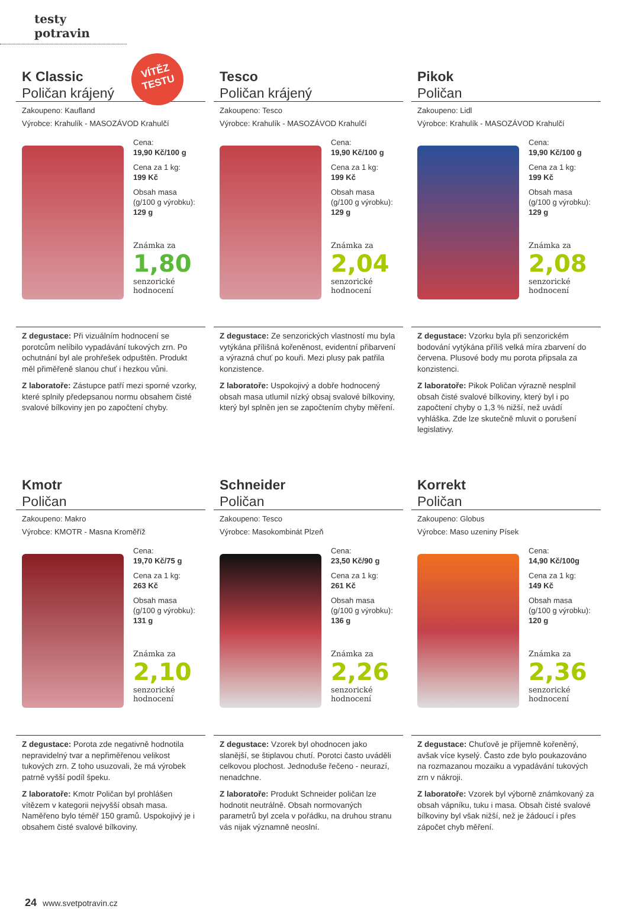testy potravin
VÍTĚZ
TESTU
K Classic
Poličan krájený
Zakoupeno: Kaufland
Výrobce: Krahulík - MASOZÁVOD Krahulčí
Cena:
19,90 Kč/100 g
Cena za 1 kg:
199 Kč
Obsah masa
(g/100 g výrobku):
129 g
Známka za
1,80
senzorické
hodnocení
Z degustace: Při vizuálním hodnocení se porotcům nelíbilo vypadávání tukových zrn. Po ochutnání byl ale prohřešek odpuštěn. Produkt měl přiměřeně slanou chuť i hezkou vůni.
Z laboratoře: Zástupce patří mezi sporné vzorky, které splnily předepsanou normu obsahem čisté svalové bílkoviny jen po započtení chyby.
Tesco
Poličan krájený
Zakoupeno: Tesco
Výrobce: Krahulík - MASOZÁVOD Krahulčí
Cena:
19,90 Kč/100 g
Cena za 1 kg:
199 Kč
Obsah masa
(g/100 g výrobku):
129 g
Známka za
2,04
senzorické
hodnocení
Z degustace: Ze senzorických vlastností mu byla vytýkána přílišná kořeněnost, evidentní přibarvení a výrazná chuť po kouři. Mezi plusy pak patřila konzistence.
Z laboratoře: Uspokojivý a dobře hodnocený obsah masa utlumil nízký obsaj svalové bílkoviny, který byl splněn jen se započtením chyby měření.
Pikok
Poličan
Zakoupeno: Lidl
Výrobce: Krahulík - MASOZÁVOD Krahulčí
Cena:
19,90 Kč/100 g
Cena za 1 kg:
199 Kč
Obsah masa
(g/100 g výrobku):
129 g
Známka za
2,08
senzorické
hodnocení
Z degustace: Vzorku byla při senzorickém bodování vytýkána příliš velká míra zbarvení do červena. Plusové body mu porota připsala za konzistenci.
Z laboratoře: Pikok Poličan výrazně nesplnil obsah čisté svalové bílkoviny, který byl i po započtení chyby o 1,3 % nižší, než uvádí vyhláška. Zde lze skutečně mluvit o porušení legislativy.
Kmotr
Poličan
Zakoupeno: Makro
Výrobce: KMOTR - Masna Kroměříž
Cena:
19,70 Kč/75 g
Cena za 1 kg:
263 Kč
Obsah masa
(g/100 g výrobku):
131 g
Známka za
2,10
senzorické
hodnocení
Z degustace: Porota zde negativně hodnotila nepravidelný tvar a nepřiměřenou velikost tukových zrn. Z toho usuzovali, že má výrobek patrně vyšší podíl špeku.
Z laboratoře: Kmotr Poličan byl prohlášen vítězem v kategorii nejvyšší obsah masa. Naměřeno bylo téměř 150 gramů. Uspokojivý je i obsahem čisté svalové bílkoviny.
Schneider
Poličan
Zakoupeno: Tesco
Výrobce: Masokombinát Plzeň
Cena:
23,50 Kč/90 g
Cena za 1 kg:
261 Kč
Obsah masa
(g/100 g výrobku):
136 g
Známka za
2,26
senzorické
hodnocení
Z degustace: Vzorek byl ohodnocen jako slanější, se štiplavou chutí. Porotci často uváděli celkovou plochost. Jednoduše řečeno - neurazí, nenadchne.
Z laboratoře: Produkt Schneider poličan lze hodnotit neutrálně. Obsah normovaných parametrů byl zcela v pořádku, na druhou stranu vás nijak významně neoslní.
Korrekt
Poličan
Zakoupeno: Globus
Výrobce: Maso uzeniny Písek
Cena:
14,90 Kč/100g
Cena za 1 kg:
149 Kč
Obsah masa
(g/100 g výrobku):
120 g
Známka za
2,36
senzorické
hodnocení
Z degustace: Chuťově je příjemně kořeněný, avšak více kyselý. Často zde bylo poukazováno na rozmazanou mozaiku a vypadávání tukových zrn v nákroji.
Z laboratoře: Vzorek byl výborně známkovaný za obsah vápníku, tuku i masa. Obsah čisté svalové bílkoviny byl však nižší, než je žádoucí i přes zápočet chyb měření.
24 www.svetpotravin.cz